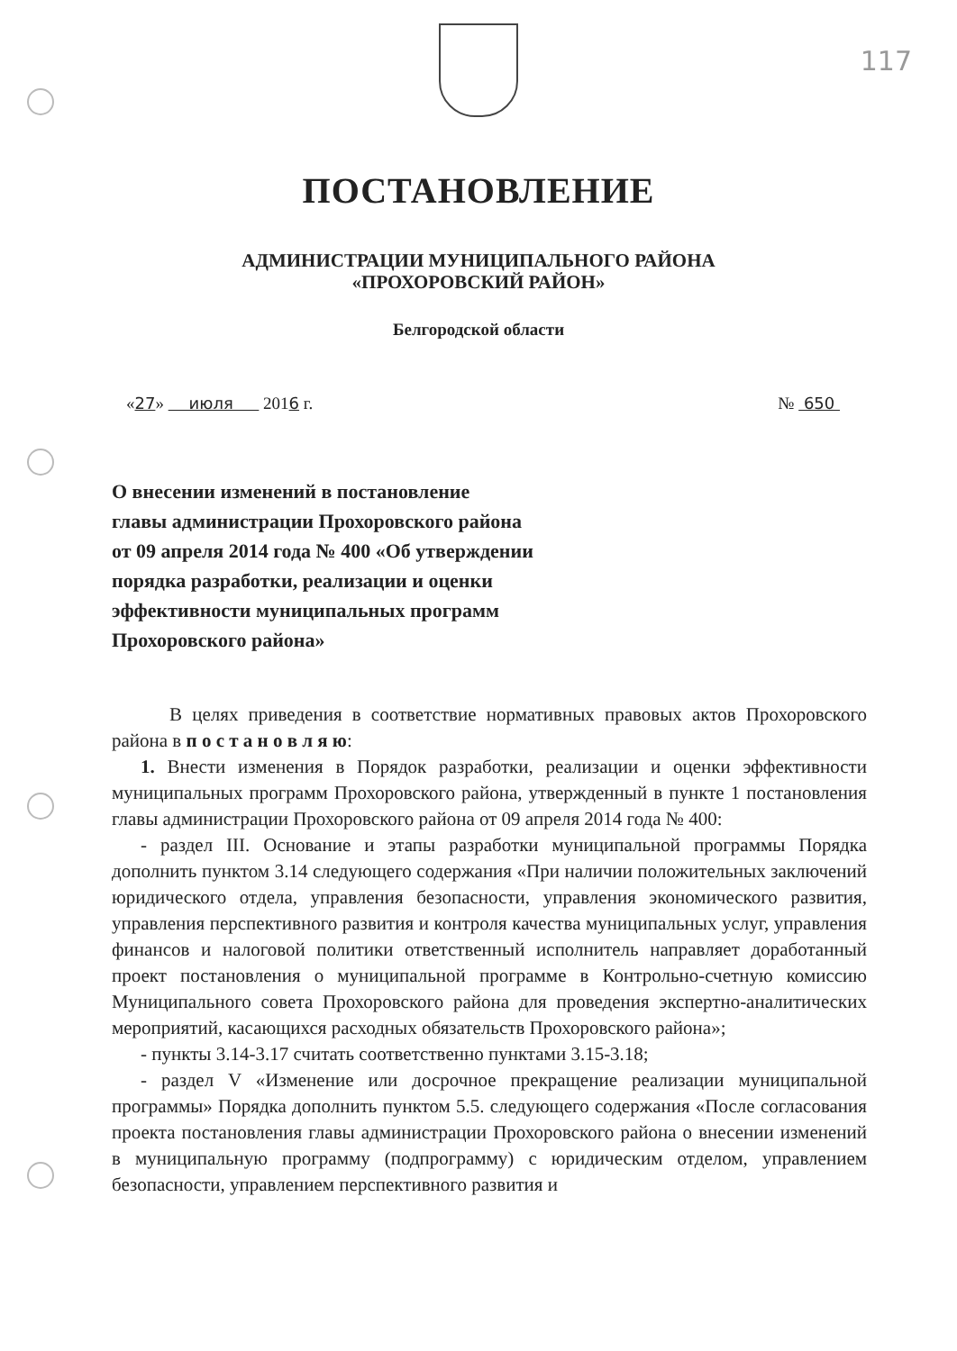117
ПОСТАНОВЛЕНИЕ
АДМИНИСТРАЦИИ МУНИЦИПАЛЬНОГО РАЙОНА
«ПРОХОРОВСКИЙ РАЙОН»
Белгородской области
«27» июля 2016 г. № 650
О внесении изменений в постановление
главы администрации Прохоровского района
от 09 апреля 2014 года № 400 «Об утверждении
порядка разработки, реализации и оценки
эффективности муниципальных программ
Прохоровского района»
В целях приведения в соответствие нормативных правовых актов Прохоровского района в п о с т а н о в л я ю:
1. Внести изменения в Порядок разработки, реализации и оценки эффективности муниципальных программ Прохоровского района, утвержденный в пункте 1 постановления главы администрации Прохоровского района от 09 апреля 2014 года № 400:
- раздел III. Основание и этапы разработки муниципальной программы Порядка дополнить пунктом 3.14 следующего содержания «При наличии положительных заключений юридического отдела, управления безопасности, управления экономического развития, управления перспективного развития и контроля качества муниципальных услуг, управления финансов и налоговой политики ответственный исполнитель направляет доработанный проект постановления о муниципальной программе в Контрольно-счетную комиссию Муниципального совета Прохоровского района для проведения экспертно-аналитических мероприятий, касающихся расходных обязательств Прохоровского района»;
- пункты 3.14-3.17 считать соответственно пунктами 3.15-3.18;
- раздел V «Изменение или досрочное прекращение реализации муниципальной программы» Порядка дополнить пунктом 5.5. следующего содержания «После согласования проекта постановления главы администрации Прохоровского района о внесении изменений в муниципальную программу (подпрограмму) с юридическим отделом, управлением безопасности, управлением перспективного развития и